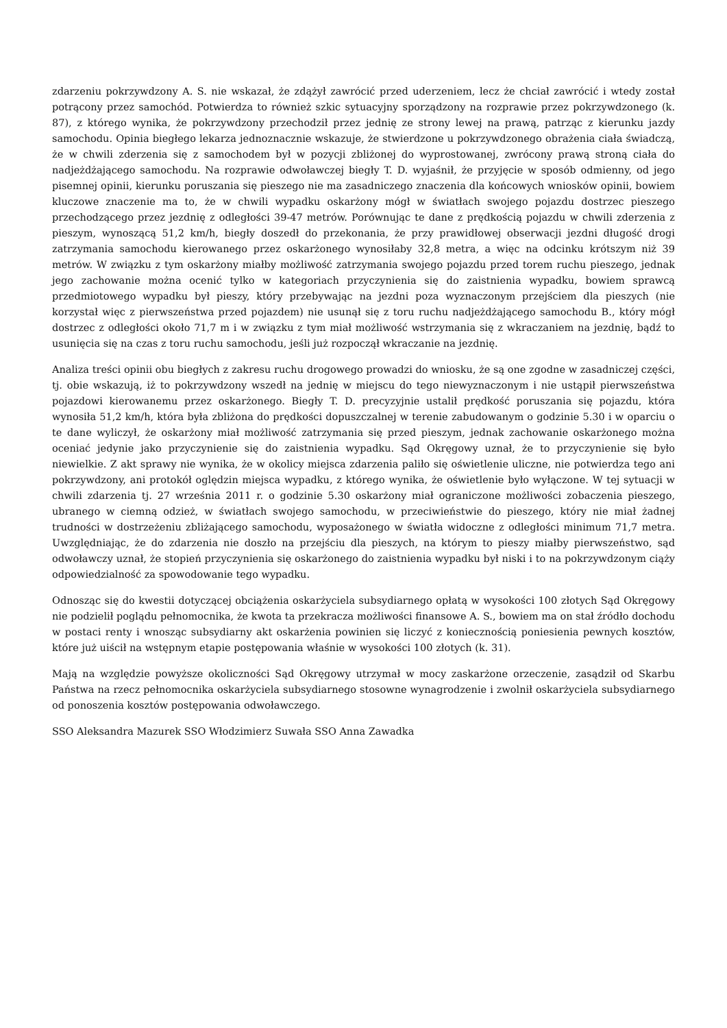zdarzeniu pokrzywdzony A. S. nie wskazał, że zdążył zawrócić przed uderzeniem, lecz że chciał zawrócić i wtedy został potrącony przez samochód. Potwierdza to również szkic sytuacyjny sporządzony na rozprawie przez pokrzywdzonego (k. 87), z którego wynika, że pokrzywdzony przechodził przez jednię ze strony lewej na prawą, patrząc z kierunku jazdy samochodu. Opinia biegłego lekarza jednoznacznie wskazuje, że stwierdzone u pokrzywdzonego obrażenia ciała świadczą, że w chwili zderzenia się z samochodem był w pozycji zbliżonej do wyprostowanej, zwrócony prawą stroną ciała do nadjeżdżającego samochodu. Na rozprawie odwoławczej biegły T. D. wyjaśnił, że przyjęcie w sposób odmienny, od jego pisemnej opinii, kierunku poruszania się pieszego nie ma zasadniczego znaczenia dla końcowych wniosków opinii, bowiem kluczowe znaczenie ma to, że w chwili wypadku oskarżony mógł w światłach swojego pojazdu dostrzec pieszego przechodzącego przez jezdnię z odległości 39-47 metrów. Porównując te dane z prędkością pojazdu w chwili zderzenia z pieszym, wynoszącą 51,2 km/h, biegły doszedł do przekonania, że przy prawidłowej obserwacji jezdni długość drogi zatrzymania samochodu kierowanego przez oskarżonego wynosiłaby 32,8 metra, a więc na odcinku krótszym niż 39 metrów. W związku z tym oskarżony miałby możliwość zatrzymania swojego pojazdu przed torem ruchu pieszego, jednak jego zachowanie można ocenić tylko w kategoriach przyczynienia się do zaistnienia wypadku, bowiem sprawcą przedmiotowego wypadku był pieszy, który przebywając na jezdni poza wyznaczonym przejściem dla pieszych (nie korzystał więc z pierwszeństwa przed pojazdem) nie usunął się z toru ruchu nadjeżdżającego samochodu B., który mógł dostrzec z odległości około 71,7 m i w związku z tym miał możliwość wstrzymania się z wkraczaniem na jezdnię, bądź to usunięcia się na czas z toru ruchu samochodu, jeśli już rozpoczął wkraczanie na jezdnię.
Analiza treści opinii obu biegłych z zakresu ruchu drogowego prowadzi do wniosku, że są one zgodne w zasadniczej części, tj. obie wskazują, iż to pokrzywdzony wszedł na jednię w miejscu do tego niewyznaczonym i nie ustąpił pierwszeństwa pojazdowi kierowanemu przez oskarżonego. Biegły T. D. precyzyjnie ustalił prędkość poruszania się pojazdu, która wynosiła 51,2 km/h, która była zbliżona do prędkości dopuszczalnej w terenie zabudowanym o godzinie 5.30 i w oparciu o te dane wyliczył, że oskarżony miał możliwość zatrzymania się przed pieszym, jednak zachowanie oskarżonego można oceniać jedynie jako przyczynienie się do zaistnienia wypadku. Sąd Okręgowy uznał, że to przyczynienie się było niewielkie. Z akt sprawy nie wynika, że w okolicy miejsca zdarzenia paliło się oświetlenie uliczne, nie potwierdza tego ani pokrzywdzony, ani protokół oględzin miejsca wypadku, z którego wynika, że oświetlenie było wyłączone. W tej sytuacji w chwili zdarzenia tj. 27 września 2011 r. o godzinie 5.30 oskarżony miał ograniczone możliwości zobaczenia pieszego, ubranego w ciemną odzież, w światłach swojego samochodu, w przeciwieństwie do pieszego, który nie miał żadnej trudności w dostrzeżeniu zbliżającego samochodu, wyposażonego w światła widoczne z odległości minimum 71,7 metra. Uwzględniając, że do zdarzenia nie doszło na przejściu dla pieszych, na którym to pieszy miałby pierwszeństwo, sąd odwoławczy uznał, że stopień przyczynienia się oskarżonego do zaistnienia wypadku był niski i to na pokrzywdzonym ciąży odpowiedzialność za spowodowanie tego wypadku.
Odnosząc się do kwestii dotyczącej obciążenia oskarżyciela subsydiarnego opłatą w wysokości 100 złotych Sąd Okręgowy nie podzielił poglądu pełnomocnika, że kwota ta przekracza możliwości finansowe A. S., bowiem ma on stał źródło dochodu w postaci renty i wnosząc subsydiarny akt oskarżenia powinien się liczyć z koniecznością poniesienia pewnych kosztów, które już uiścił na wstępnym etapie postępowania właśnie w wysokości 100 złotych (k. 31).
Mają na względzie powyższe okoliczności Sąd Okręgowy utrzymał w mocy zaskarżone orzeczenie, zasądził od Skarbu Państwa na rzecz pełnomocnika oskarżyciela subsydiarnego stosowne wynagrodzenie i zwolnił oskarżyciela subsydiarnego od ponoszenia kosztów postępowania odwoławczego.
SSO Aleksandra Mazurek SSO Włodzimierz Suwała SSO Anna Zawadka